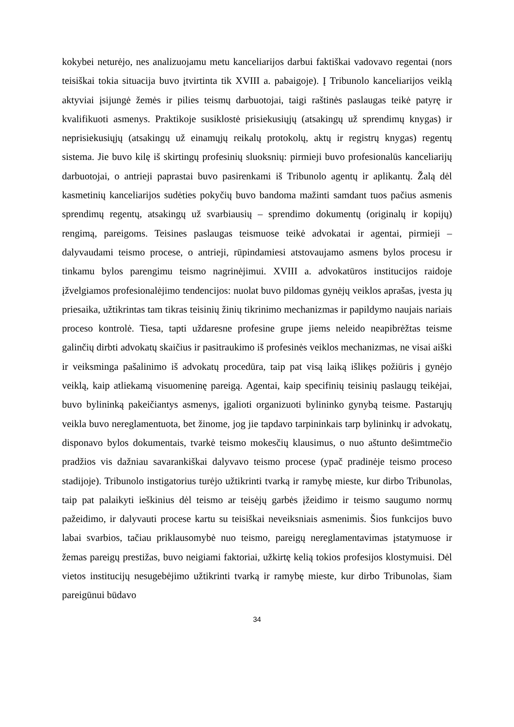kokybei neturėjo, nes analizuojamu metu kanceliarijos darbui faktiškai vadovavo regentai (nors teisiškai tokia situacija buvo įtvirtinta tik XVIII a. pabaigoje). Į Tribunolo kanceliarijos veiklą aktyviai įsijungė žemės ir pilies teismų darbuotojai, taigi raštinės paslaugas teikė patyrę ir kvalifikuoti asmenys. Praktikoje susiklostė prisiekusiųjų (atsakingų už sprendimų knygas) ir neprisiekusiųjų (atsakingų už einamųjų reikalų protokolų, aktų ir registrų knygas) regentų sistema. Jie buvo kilę iš skirtingų profesinių sluoksnių: pirmieji buvo profesionalūs kanceliarijų darbuotojai, o antrieji paprastai buvo pasirenkami iš Tribunolo agentų ir aplikantų. Žalą dėl kasmetinių kanceliarijos sudėties pokyčių buvo bandoma mažinti samdant tuos pačius asmenis sprendimų regentų, atsakingų už svarbiausių – sprendimo dokumentų (originalų ir kopijų) rengimą, pareigoms. Teisines paslaugas teismuose teikė advokatai ir agentai, pirmieji – dalyvaudami teismo procese, o antrieji, rūpindamiesi atstovaujamo asmens bylos procesu ir tinkamu bylos parengimu teismo nagrinėjimui. XVIII a. advokatūros institucijos raidoje įžvelgiamos profesionalėjimo tendencijos: nuolat buvo pildomas gynėjų veiklos aprašas, įvesta jų priesaika, užtikrintas tam tikras teisinių žinių tikrinimo mechanizmas ir papildymo naujais nariais proceso kontrolė. Tiesa, tapti uždaresne profesine grupe jiems neleido neapibrėžtas teisme galinčių dirbti advokatų skaičius ir pasitraukimo iš profesinės veiklos mechanizmas, ne visai aiški ir veiksminga pašalinimo iš advokatų procedūra, taip pat visą laiką išlikęs požiūris į gynėjo veiklą, kaip atliekamą visuomeninę pareigą. Agentai, kaip specifinių teisinių paslaugų teikėjai, buvo bylininką pakeičiantys asmenys, įgalioti organizuoti bylininko gynybą teisme. Pastarųjų veikla buvo nereglamentuota, bet žinome, jog jie tapdavo tarpininkais tarp bylininkų ir advokatų, disponavo bylos dokumentais, tvarkė teismo mokesčių klausimus, o nuo aštunto dešimtmečio pradžios vis dažniau savarankiškai dalyvavo teismo procese (ypač pradinėje teismo proceso stadijoje). Tribunolo instigatorius turėjo užtikrinti tvarką ir ramybę mieste, kur dirbo Tribunolas, taip pat palaikyti ieškinius dėl teismo ar teisėjų garbės įžeidimo ir teismo saugumo normų pažeidimo, ir dalyvauti procese kartu su teisiškai neveiksniais asmenimis. Šios funkcijos buvo labai svarbios, tačiau priklausomybė nuo teismo, pareigų nereglamentavimas įstatymuose ir žemas pareigų prestižas, buvo neigiami faktoriai, užkirtę kelią tokios profesijos klostymuisi. Dėl vietos institucijų nesugebėjimo užtikrinti tvarką ir ramybę mieste, kur dirbo Tribunolas, šiam pareigūnui būdavo
34